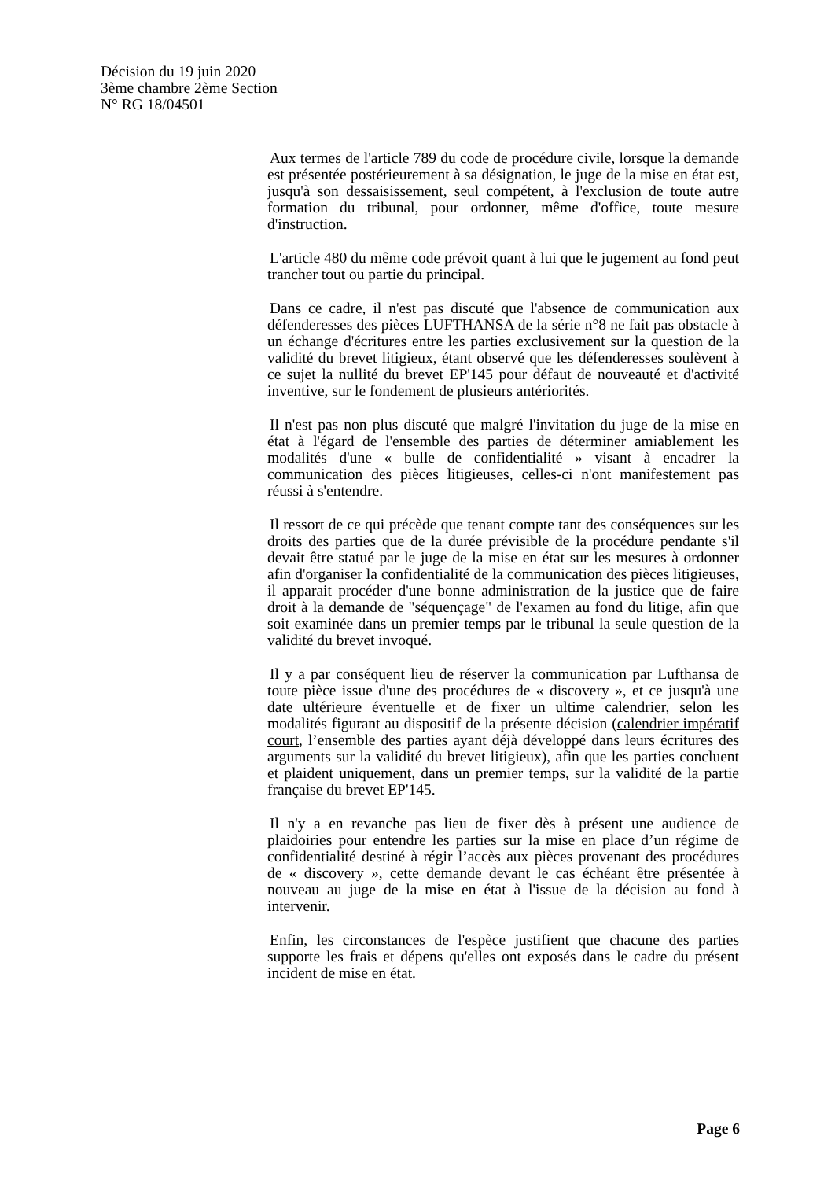Décision du 19 juin 2020
3ème chambre 2ème Section
N° RG 18/04501
Aux termes de l'article 789 du code de procédure civile, lorsque la demande est présentée postérieurement à sa désignation, le juge de la mise en état est, jusqu'à son dessaisissement, seul compétent, à l'exclusion de toute autre formation du tribunal, pour ordonner, même d'office, toute mesure d'instruction.
L'article 480 du même code prévoit quant à lui que le jugement au fond peut trancher tout ou partie du principal.
Dans ce cadre, il n'est pas discuté que l'absence de communication aux défenderesses des pièces LUFTHANSA de la série n°8 ne fait pas obstacle à un échange d'écritures entre les parties exclusivement sur la question de la validité du brevet litigieux, étant observé que les défenderesses soulèvent à ce sujet la nullité du brevet EP'145 pour défaut de nouveauté et d'activité inventive, sur le fondement de plusieurs antériorités.
Il n'est pas non plus discuté que malgré l'invitation du juge de la mise en état à l'égard de l'ensemble des parties de déterminer amiablement les modalités d'une « bulle de confidentialité » visant à encadrer la communication des pièces litigieuses, celles-ci n'ont manifestement pas réussi à s'entendre.
Il ressort de ce qui précède que tenant compte tant des conséquences sur les droits des parties que de la durée prévisible de la procédure pendante s'il devait être statué par le juge de la mise en état sur les mesures à ordonner afin d'organiser la confidentialité de la communication des pièces litigieuses, il apparait procéder d'une bonne administration de la justice que de faire droit à la demande de "séquençage" de l'examen au fond du litige, afin que soit examinée dans un premier temps par le tribunal la seule question de la validité du brevet invoqué.
Il y a par conséquent lieu de réserver la communication par Lufthansa de toute pièce issue d'une des procédures de « discovery », et ce jusqu'à une date ultérieure éventuelle et de fixer un ultime calendrier, selon les modalités figurant au dispositif de la présente décision (calendrier impératif court, l’ensemble des parties ayant déjà développé dans leurs écritures des arguments sur la validité du brevet litigieux), afin que les parties concluent et plaident uniquement, dans un premier temps, sur la validité de la partie française du brevet EP'145.
Il n'y a en revanche pas lieu de fixer dès à présent une audience de plaidoiries pour entendre les parties sur la mise en place d’un régime de confidentialité destiné à régir l’accès aux pièces provenant des procédures de « discovery », cette demande devant le cas échéant être présentée à nouveau au juge de la mise en état à l'issue de la décision au fond à intervenir.
Enfin, les circonstances de l'espèce justifient que chacune des parties supporte les frais et dépens qu'elles ont exposés dans le cadre du présent incident de mise en état.
Page 6